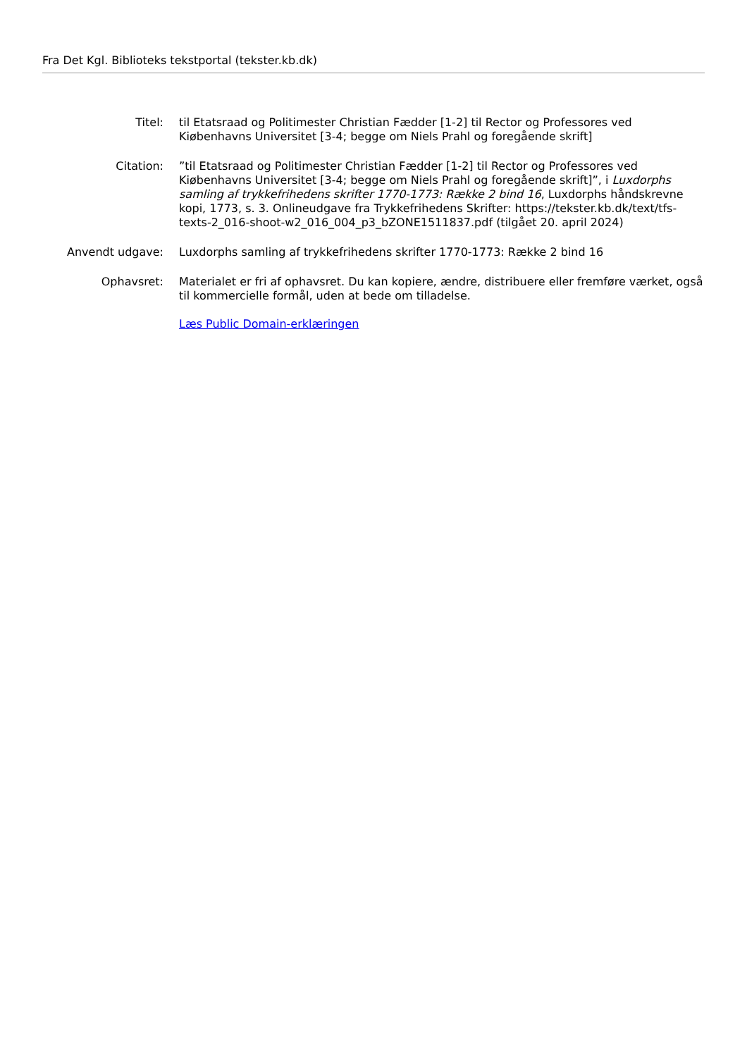Fra Det Kgl. Biblioteks tekstportal (tekster.kb.dk)
| Titel: | til Etatsraad og Politimester Christian Fædder [1-2] til Rector og Professores ved Kiøbenhavns Universitet [3-4; begge om Niels Prahl og foregående skrift] |
| Citation: | ”til Etatsraad og Politimester Christian Fædder [1-2] til Rector og Professores ved Kiøbenhavns Universitet [3-4; begge om Niels Prahl og foregående skrift]”, i Luxdorphs samling af trykkefrihedens skrifter 1770-1773: Række 2 bind 16 , Luxdorphs håndskrevne kopi, 1773, s. 3. Onlineudgave fra Trykkefrihedens Skrifter: https://tekster.kb.dk/text/tfs-texts-2_016-shoot-w2_016_004_p3_bZONE1511837.pdf (tilgået 20. april 2024) |
| Anvendt udgave: | Luxdorphs samling af trykkefrihedens skrifter 1770-1773: Række 2 bind 16 |
| Ophavsret: | Materialet er fri af ophavsret. Du kan kopiere, ændre, distribuere eller fremføre værket, også til kommercielle formål, uden at bede om tilladelse. Læs Public Domain-erklæringen |